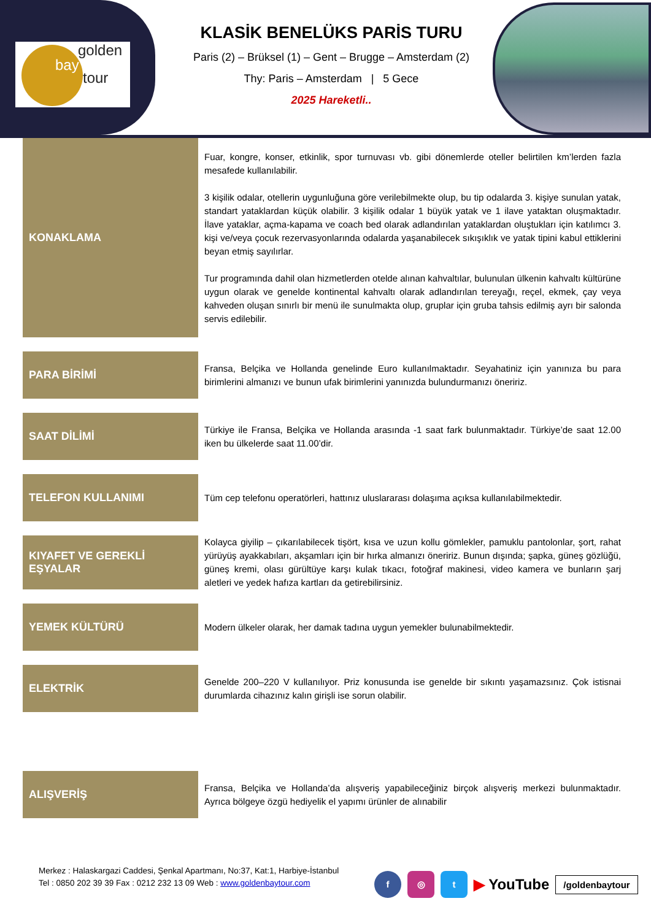golden
bay
tour
KLASİK BENELÜKS PARİS TURU
Paris (2) – Brüksel (1) – Gent – Brugge – Amsterdam (2)
Thy: Paris – Amsterdam | 5 Gece
2025 Hareketli..
| KONAKLAMA | Fuar, kongre, konser, etkinlik, spor turnuvası vb. gibi dönemlerde oteller belirtilen km’lerden fazla mesafede kullanılabilir. 3 kişilik odalar, otellerin uygunluğuna göre verilebilmekte olup, bu tip odalarda 3. kişiye sunulan yatak, standart yataklardan küçük olabilir. 3 kişilik odalar 1 büyük yatak ve 1 ilave yataktan oluşmaktadır. İlave yataklar, açma-kapama ve coach bed olarak adlandırılan yataklardan oluştukları için katılımcı 3. kişi ve/veya çocuk rezervasyonlarında odalarda yaşanabilecek sıkışıklık ve yatak tipini kabul ettiklerini beyan etmiş sayılırlar. Tur programında dahil olan hizmetlerden otelde alınan kahvaltılar, bulunulan ülkenin kahvaltı kültürüne uygun olarak ve genelde kontinental kahvaltı olarak adlandırılan tereyağı, reçel, ekmek, çay veya kahveden oluşan sınırlı bir menü ile sunulmakta olup, gruplar için gruba tahsis edilmiş ayrı bir salonda servis edilebilir. |
| PARA BİRİMİ | Fransa, Belçika ve Hollanda genelinde Euro kullanılmaktadır. Seyahatiniz için yanınıza bu para birimlerini almanızı ve bunun ufak birimlerini yanınızda bulundurmanızı öneririz. |
| SAAT DİLİMİ | Türkiye ile Fransa, Belçika ve Hollanda arasında -1 saat fark bulunmaktadır. Türkiye’de saat 12.00 iken bu ülkelerde saat 11.00’dir. |
| TELEFON KULLANIMI | Tüm cep telefonu operatörleri, hattınız uluslararası dolaşıma açıksa kullanılabilmektedir. |
| KIYAFET VE GEREKLİ EŞYALAR | Kolayca giyilip – çıkarılabilecek tişört, kısa ve uzun kollu gömlekler, pamuklu pantolonlar, şort, rahat yürüyüş ayakkabıları, akşamları için bir hırka almanızı öneririz. Bunun dışında; şapka, güneş gözlüğü, güneş kremi, olası gürültüye karşı kulak tıkacı, fotoğraf makinesi, video kamera ve bunların şarj aletleri ve yedek hafıza kartları da getirebilirsiniz. |
| YEMEK KÜLTÜRÜ | Modern ülkeler olarak, her damak tadına uygun yemekler bulunabilmektedir. |
| ELEKTRİK | Genelde 200–220 V kullanılıyor. Priz konusunda ise genelde bir sıkıntı yaşamazsınız. Çok istisnai durumlarda cihazınız kalın girişli ise sorun olabilir. |
| ALIŞVERİŞ | Fransa, Belçika ve Hollanda’da alışveriş yapabileceğiniz birçok alışveriş merkezi bulunmaktadır. Ayrıca bölgeye özgü hediyelik el yapımı ürünler de alınabilir |
Merkez : Halaskargazi Caddesi, Şenkal Apartmanı, No:37, Kat:1, Harbiye-İstanbul
Tel : 0850 202 39 39 Fax : 0212 232 13 09 Web : www.goldenbaytour.com
f ◎ t ▶ YouTube /goldenbaytour